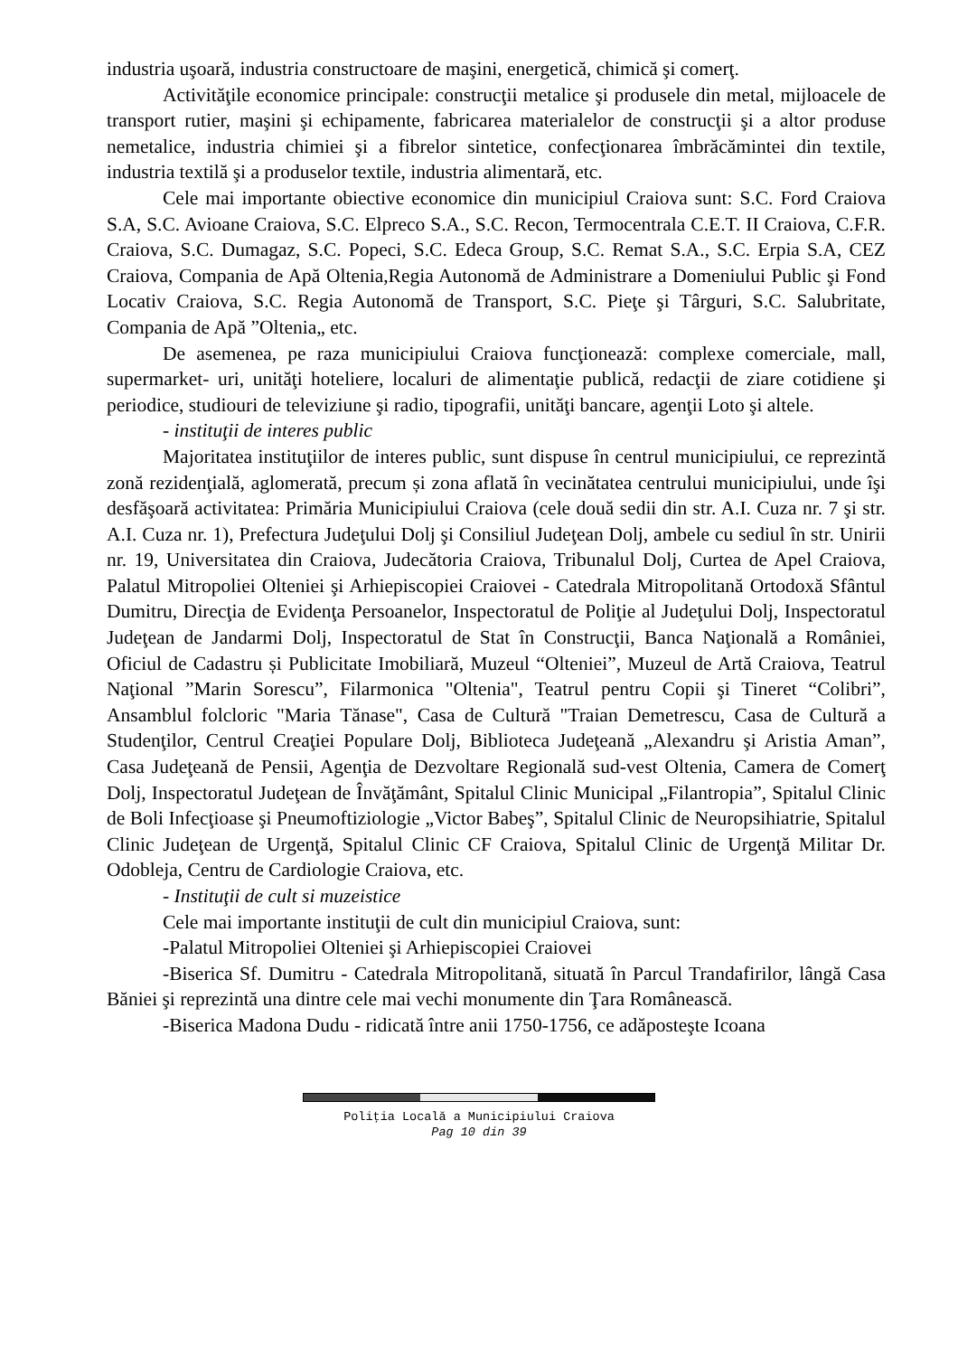industria uşoară, industria constructoare de maşini, energetică, chimică şi comerţ.
Activităţile economice principale: construcţii metalice şi produsele din metal, mijloacele de transport rutier, maşini şi echipamente, fabricarea materialelor de construcţii şi a altor produse nemetalice, industria chimiei şi a fibrelor sintetice, confecţionarea îmbrăcămintei din textile, industria textilă şi a produselor textile, industria alimentară, etc.
Cele mai importante obiective economice din municipiul Craiova sunt: S.C. Ford Craiova S.A, S.C. Avioane Craiova, S.C. Elpreco S.A., S.C. Recon, Termocentrala C.E.T. II Craiova, C.F.R. Craiova, S.C. Dumagaz, S.C. Popeci, S.C. Edeca Group, S.C. Remat S.A., S.C. Erpia S.A, CEZ Craiova, Compania de Apă Oltenia,Regia Autonomă de Administrare a Domeniului Public şi Fond Locativ Craiova, S.C. Regia Autonomă de Transport, S.C. Pieţe şi Târguri, S.C. Salubritate, Compania de Apă ”Oltenia„ etc.
De asemenea, pe raza municipiului Craiova funcţionează: complexe comerciale, mall, supermarket- uri, unităţi hoteliere, localuri de alimentaţie publică, redacţii de ziare cotidiene şi periodice, studiouri de televiziune şi radio, tipografii, unităţi bancare, agenţii Loto şi altele.
- instituţii de interes public
Majoritatea instituţiilor de interes public, sunt dispuse în centrul municipiului, ce reprezintă zonă rezidenţială, aglomerată, precum și zona aflată în vecinătatea centrului municipiului, unde îşi desfăşoară activitatea: Primăria Municipiului Craiova (cele două sedii din str. A.I. Cuza nr. 7 şi str. A.I. Cuza nr. 1), Prefectura Judeţului Dolj şi Consiliul Judeţean Dolj, ambele cu sediul în str. Unirii nr. 19, Universitatea din Craiova, Judecătoria Craiova, Tribunalul Dolj, Curtea de Apel Craiova, Palatul Mitropoliei Olteniei şi Arhiepiscopiei Craiovei - Catedrala Mitropolitană Ortodoxă Sfântul Dumitru, Direcţia de Evidenţa Persoanelor, Inspectoratul de Poliţie al Judeţului Dolj, Inspectoratul Judeţean de Jandarmi Dolj, Inspectoratul de Stat în Construcţii, Banca Naţională a României, Oficiul de Cadastru și Publicitate Imobiliară, Muzeul “Olteniei”, Muzeul de Artă Craiova, Teatrul Naţional ”Marin Sorescu”, Filarmonica "Oltenia", Teatrul pentru Copii şi Tineret “Colibri”, Ansamblul folcloric "Maria Tănase", Casa de Cultură "Traian Demetrescu, Casa de Cultură a Studenţilor, Centrul Creaţiei Populare Dolj, Biblioteca Judeţeană „Alexandru şi Aristia Aman”, Casa Judeţeană de Pensii, Agenţia de Dezvoltare Regională sud-vest Oltenia, Camera de Comerţ Dolj, Inspectoratul Judeţean de Învăţământ, Spitalul Clinic Municipal „Filantropia”, Spitalul Clinic de Boli Infecţioase şi Pneumoftiziologie „Victor Babeş”, Spitalul Clinic de Neuropsihiatrie, Spitalul Clinic Judeţean de Urgenţă, Spitalul Clinic CF Craiova, Spitalul Clinic de Urgenţă Militar Dr. Odobleja, Centru de Cardiologie Craiova, etc.
- Instituţii de cult si muzeistice
Cele mai importante instituţii de cult din municipiul Craiova, sunt:
-Palatul Mitropoliei Olteniei şi Arhiepiscopiei Craiovei
-Biserica Sf. Dumitru - Catedrala Mitropolitană, situată în Parcul Trandafirilor, lângă Casa Băniei şi reprezintă una dintre cele mai vechi monumente din Ţara Românească.
-Biserica Madona Dudu - ridicată între anii 1750-1756, ce adăposteşte Icoana
Poliţia Locală a Municipiului Craiova
Pag 10 din 39